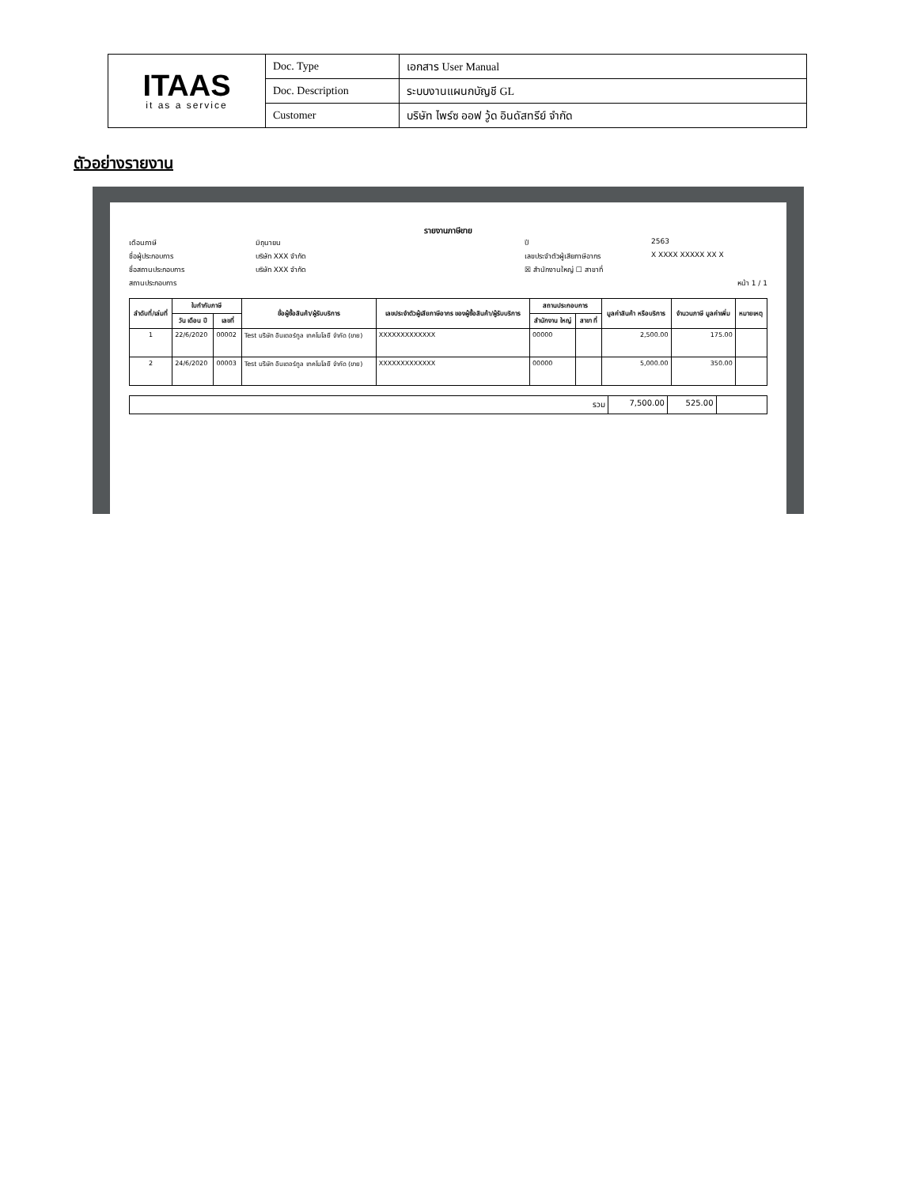| ITAAS it as a service | Doc. Type | เอกสาร User Manual |
| | Doc. Description | ระบบงานแผนกบัญชี GL |
| | Customer | บริษัท ไพร์ซ ออฟ วู้ด อินดัสทรีย์ จำกัด |
ตัวอย่างรายงาน
รายงานภาษีขาย
เดือนภาษี
มิถุนายน
ปี
2563
ชื่อผู้ประกอบการ
บริษัท XXX จำกัด
เลขประจำตัวผู้เสียภาษีอากร
X XXXX XXXXX XX X
ชื่อสถานประกอบการ
บริษัท XXX จำกัด
☒ สำนักงานใหญ่ ☐ สาขาที่
สถานประกอบการ
หน้า 1 / 1
| ลำดับที่/เล่มที่ | ใบกำกับภาษี | | ชื่อผู้ซื้อสินค้า/ผู้รับบริการ | เลขประจำตัวผู้เสียภาษีอากร ของผู้ซื้อสินค้า/ผู้รับบริการ | สถานประกอบการ | | มูลค่าสินค้า หรือบริการ | จำนวนภาษี มูลค่าเพิ่ม | หมายเหตุ |
| --- | --- | --- | --- | --- | --- | --- | --- | --- | --- |
| | วัน เดือน ปี | เลขที่ | | | สำนักงาน ใหญ่ | สาขา ที่ | | | |
| 1 | 22/6/2020 | 00002 | Test บริษัท อินเตอร์ทูล เทคโนโลยี จำกัด (ขาย) | XXXXXXXXXXXXX | 00000 | | 2,500.00 | 175.00 | |
| 2 | 24/6/2020 | 00003 | Test บริษัท อินเตอร์ทูล เทคโนโลยี จำกัด (ขาย) | XXXXXXXXXXXXX | 00000 | | 5,000.00 | 350.00 | |
| รวม | 7,500.00 | 525.00 | |